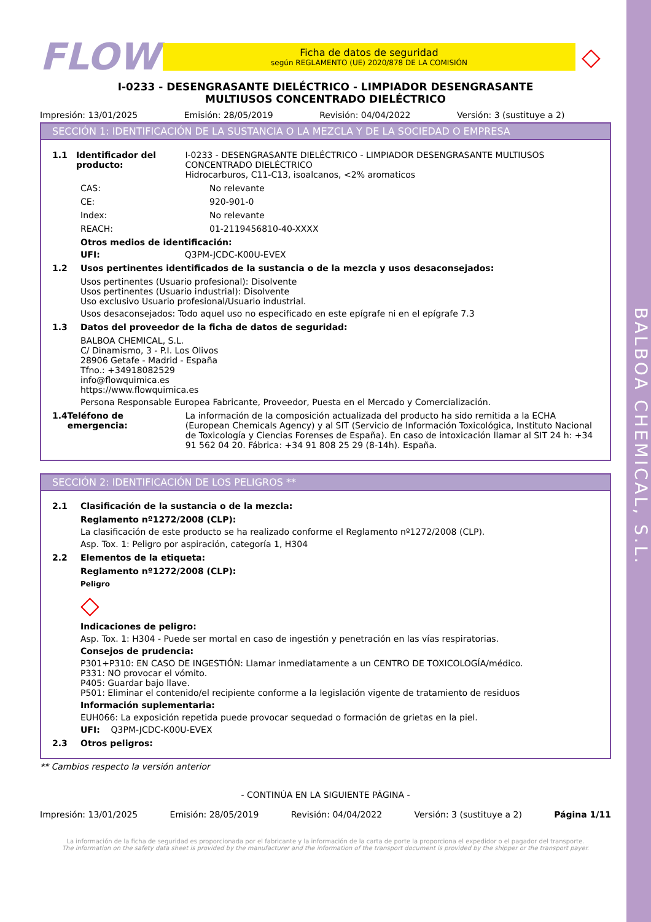BALBOA CHEMICAL, S.L.
FLOW
Ficha de datos de seguridad
según REGLAMENTO (UE) 2020/878 DE LA COMISIÓN
◇
I-0233 - DESENGRASANTE DIELÉCTRICO - LIMPIADOR DESENGRASANTE
MULTIUSOS CONCENTRADO DIELÉCTRICO
Impresión: 13/01/2025 Emisión: 28/05/2019 Revisión: 04/04/2022 Versión: 3 (sustituye a 2)
SECCIÓN 1: IDENTIFICACIÓN DE LA SUSTANCIA O LA MEZCLA Y DE LA SOCIEDAD O EMPRESA
1.1 Identificador del producto: I-0233 - DESENGRASANTE DIELÉCTRICO - LIMPIADOR DESENGRASANTE MULTIUSOS CONCENTRADO DIELÉCTRICO
Hidrocarburos, C11-C13, isoalcanos, <2% aromaticos
CAS: No relevante
CE: 920-901-0
Index: No relevante
REACH: 01-2119456810-40-XXXX
Otros medios de identificación:
UFI: Q3PM-JCDC-K00U-EVEX
1.2 Usos pertinentes identificados de la sustancia o de la mezcla y usos desaconsejados:
Usos pertinentes (Usuario profesional): Disolvente
Usos pertinentes (Usuario industrial): Disolvente
Uso exclusivo Usuario profesional/Usuario industrial.
Usos desaconsejados: Todo aquel uso no especificado en este epígrafe ni en el epígrafe 7.3
1.3 Datos del proveedor de la ficha de datos de seguridad:
BALBOA CHEMICAL, S.L.
C/ Dinamismo, 3 - P.I. Los Olivos
28906 Getafe - Madrid - España
Tfno.: +34918082529
info@flowquimica.es
https://www.flowquimica.es
Persona Responsable Europea Fabricante, Proveedor, Puesta en el Mercado y Comercialización.
1.4 Teléfono de emergencia: La información de la composición actualizada del producto ha sido remitida a la ECHA (European Chemicals Agency) y al SIT (Servicio de Información Toxicológica, Instituto Nacional de Toxicología y Ciencias Forenses de España). En caso de intoxicación llamar al SIT 24 h: +34 91 562 04 20. Fábrica: +34 91 808 25 29 (8-14h). España.
SECCIÓN 2: IDENTIFICACIÓN DE LOS PELIGROS **
2.1 Clasificación de la sustancia o de la mezcla:
Reglamento nº1272/2008 (CLP):
La clasificación de este producto se ha realizado conforme el Reglamento nº1272/2008 (CLP).
Asp. Tox. 1: Peligro por aspiración, categoría 1, H304
2.2 Elementos de la etiqueta:
Reglamento nº1272/2008 (CLP):
Peligro
◇
Indicaciones de peligro:
Asp. Tox. 1: H304 - Puede ser mortal en caso de ingestión y penetración en las vías respiratorias.
Consejos de prudencia:
P301+P310: EN CASO DE INGESTIÓN: Llamar inmediatamente a un CENTRO DE TOXICOLOGÍA/médico.
P331: NO provocar el vómito.
P405: Guardar bajo llave.
P501: Eliminar el contenido/el recipiente conforme a la legislación vigente de tratamiento de residuos
Información suplementaria:
EUH066: La exposición repetida puede provocar sequedad o formación de grietas en la piel.
UFI: Q3PM-JCDC-K00U-EVEX
2.3 Otros peligros:
** Cambios respecto la versión anterior
- CONTINÚA EN LA SIGUIENTE PÁGINA -
Impresión: 13/01/2025 Emisión: 28/05/2019 Revisión: 04/04/2022 Versión: 3 (sustituye a 2) Página 1/11
La información de la ficha de seguridad es proporcionada por el fabricante y la información de la carta de porte la proporciona el expedidor o el pagador del transporte.
The information on the safety data sheet is provided by the manufacturer and the information of the transport document is provided by the shipper or the transport payer.